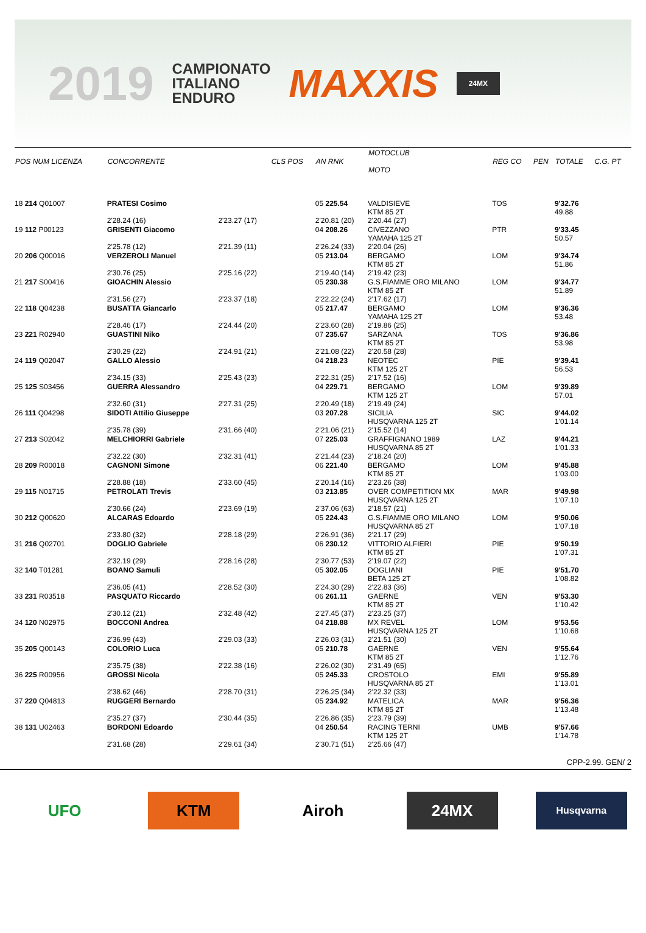2019 CAMPIONATO
ITALIANO
ENDURO MAXXIS 24MX
| POS NUM LICENZA | CONCORRENTE | | CLS POS | AN RNK | MOTOCLUB MOTO | REG CO | PEN | TOTALE | C.G. PT |
| --- | --- | --- | --- | --- | --- | --- | --- | --- | --- |
| 18 214 Q01007 | PRATESI Cosimo | | | 05 225.54 | VALDISIEVE KTM 85 2T | TOS | | 9'32.76 49.88 | |
| | 2'28.24 (16) | 2'23.27 (17) | | 2'20.81 (20) | 2'20.44 (27) | | | | |
| 19 112 P00123 | GRISENTI Giacomo | | | 04 208.26 | CIVEZZANO YAMAHA 125 2T | PTR | | 9'33.45 50.57 | |
| | 2'25.78 (12) | 2'21.39 (11) | | 2'26.24 (33) | 2'20.04 (26) | | | | |
| 20 206 Q00016 | VERZEROLI Manuel | | | 05 213.04 | BERGAMO KTM 85 2T | LOM | | 9'34.74 51.86 | |
| | 2'30.76 (25) | 2'25.16 (22) | | 2'19.40 (14) | 2'19.42 (23) | | | | |
| 21 217 S00416 | GIOACHIN Alessio | | | 05 230.38 | G.S.FIAMME ORO MILANO KTM 85 2T | LOM | | 9'34.77 51.89 | |
| | 2'31.56 (27) | 2'23.37 (18) | | 2'22.22 (24) | 2'17.62 (17) | | | | |
| 22 118 Q04238 | BUSATTA Giancarlo | | | 05 217.47 | BERGAMO YAMAHA 125 2T | LOM | | 9'36.36 53.48 | |
| | 2'28.46 (17) | 2'24.44 (20) | | 2'23.60 (28) | 2'19.86 (25) | | | | |
| 23 221 R02940 | GUASTINI Niko | | | 07 235.67 | SARZANA KTM 85 2T | TOS | | 9'36.86 53.98 | |
| | 2'30.29 (22) | 2'24.91 (21) | | 2'21.08 (22) | 2'20.58 (28) | | | | |
| 24 119 Q02047 | GALLO Alessio | | | 04 218.23 | NEOTEC KTM 125 2T | PIE | | 9'39.41 56.53 | |
| | 2'34.15 (33) | 2'25.43 (23) | | 2'22.31 (25) | 2'17.52 (16) | | | | |
| 25 125 S03456 | GUERRA Alessandro | | | 04 229.71 | BERGAMO KTM 125 2T | LOM | | 9'39.89 57.01 | |
| | 2'32.60 (31) | 2'27.31 (25) | | 2'20.49 (18) | 2'19.49 (24) | | | | |
| 26 111 Q04298 | SIDOTI Attilio Giuseppe | | | 03 207.28 | SICILIA HUSQVARNA 125 2T | SIC | | 9'44.02 1'01.14 | |
| | 2'35.78 (39) | 2'31.66 (40) | | 2'21.06 (21) | 2'15.52 (14) | | | | |
| 27 213 S02042 | MELCHIORRI Gabriele | | | 07 225.03 | GRAFFIGNANO 1989 HUSQVARNA 85 2T | LAZ | | 9'44.21 1'01.33 | |
| | 2'32.22 (30) | 2'32.31 (41) | | 2'21.44 (23) | 2'18.24 (20) | | | | |
| 28 209 R00018 | CAGNONI Simone | | | 06 221.40 | BERGAMO KTM 85 2T | LOM | | 9'45.88 1'03.00 | |
| | 2'28.88 (18) | 2'33.60 (45) | | 2'20.14 (16) | 2'23.26 (38) | | | | |
| 29 115 N01715 | PETROLATI Trevis | | | 03 213.85 | OVER COMPETITION MX HUSQVARNA 125 2T | MAR | | 9'49.98 1'07.10 | |
| | 2'30.66 (24) | 2'23.69 (19) | | 2'37.06 (63) | 2'18.57 (21) | | | | |
| 30 212 Q00620 | ALCARAS Edoardo | | | 05 224.43 | G.S.FIAMME ORO MILANO HUSQVARNA 85 2T | LOM | | 9'50.06 1'07.18 | |
| | 2'33.80 (32) | 2'28.18 (29) | | 2'26.91 (36) | 2'21.17 (29) | | | | |
| 31 216 Q02701 | DOGLIO Gabriele | | | 06 230.12 | VITTORIO ALFIERI KTM 85 2T | PIE | | 9'50.19 1'07.31 | |
| | 2'32.19 (29) | 2'28.16 (28) | | 2'30.77 (53) | 2'19.07 (22) | | | | |
| 32 140 T01281 | BOANO Samuli | | | 05 302.05 | DOGLIANI BETA 125 2T | PIE | | 9'51.70 1'08.82 | |
| | 2'36.05 (41) | 2'28.52 (30) | | 2'24.30 (29) | 2'22.83 (36) | | | | |
| 33 231 R03518 | PASQUATO Riccardo | | | 06 261.11 | GAERNE KTM 85 2T | VEN | | 9'53.30 1'10.42 | |
| | 2'30.12 (21) | 2'32.48 (42) | | 2'27.45 (37) | 2'23.25 (37) | | | | |
| 34 120 N02975 | BOCCONI Andrea | | | 04 218.88 | MX REVEL HUSQVARNA 125 2T | LOM | | 9'53.56 1'10.68 | |
| | 2'36.99 (43) | 2'29.03 (33) | | 2'26.03 (31) | 2'21.51 (30) | | | | |
| 35 205 Q00143 | COLORIO Luca | | | 05 210.78 | GAERNE KTM 85 2T | VEN | | 9'55.64 1'12.76 | |
| | 2'35.75 (38) | 2'22.38 (16) | | 2'26.02 (30) | 2'31.49 (65) | | | | |
| 36 225 R00956 | GROSSI Nicola | | | 05 245.33 | CROSTOLO HUSQVARNA 85 2T | EMI | | 9'55.89 1'13.01 | |
| | 2'38.62 (46) | 2'28.70 (31) | | 2'26.25 (34) | 2'22.32 (33) | | | | |
| 37 220 Q04813 | RUGGERI Bernardo | | | 05 234.92 | MATELICA KTM 85 2T | MAR | | 9'56.36 1'13.48 | |
| | 2'35.27 (37) | 2'30.44 (35) | | 2'26.86 (35) | 2'23.79 (39) | | | | |
| 38 131 U02463 | BORDONI Edoardo | | | 04 250.54 | RACING TERNI KTM 125 2T | UMB | | 9'57.66 1'14.78 | |
| | 2'31.68 (28) | 2'29.61 (34) | | 2'30.71 (51) | 2'25.66 (47) | | | | |
CPP-2.99. GEN/ 2
UFO KTM Airoh 24MX
Husqvarna